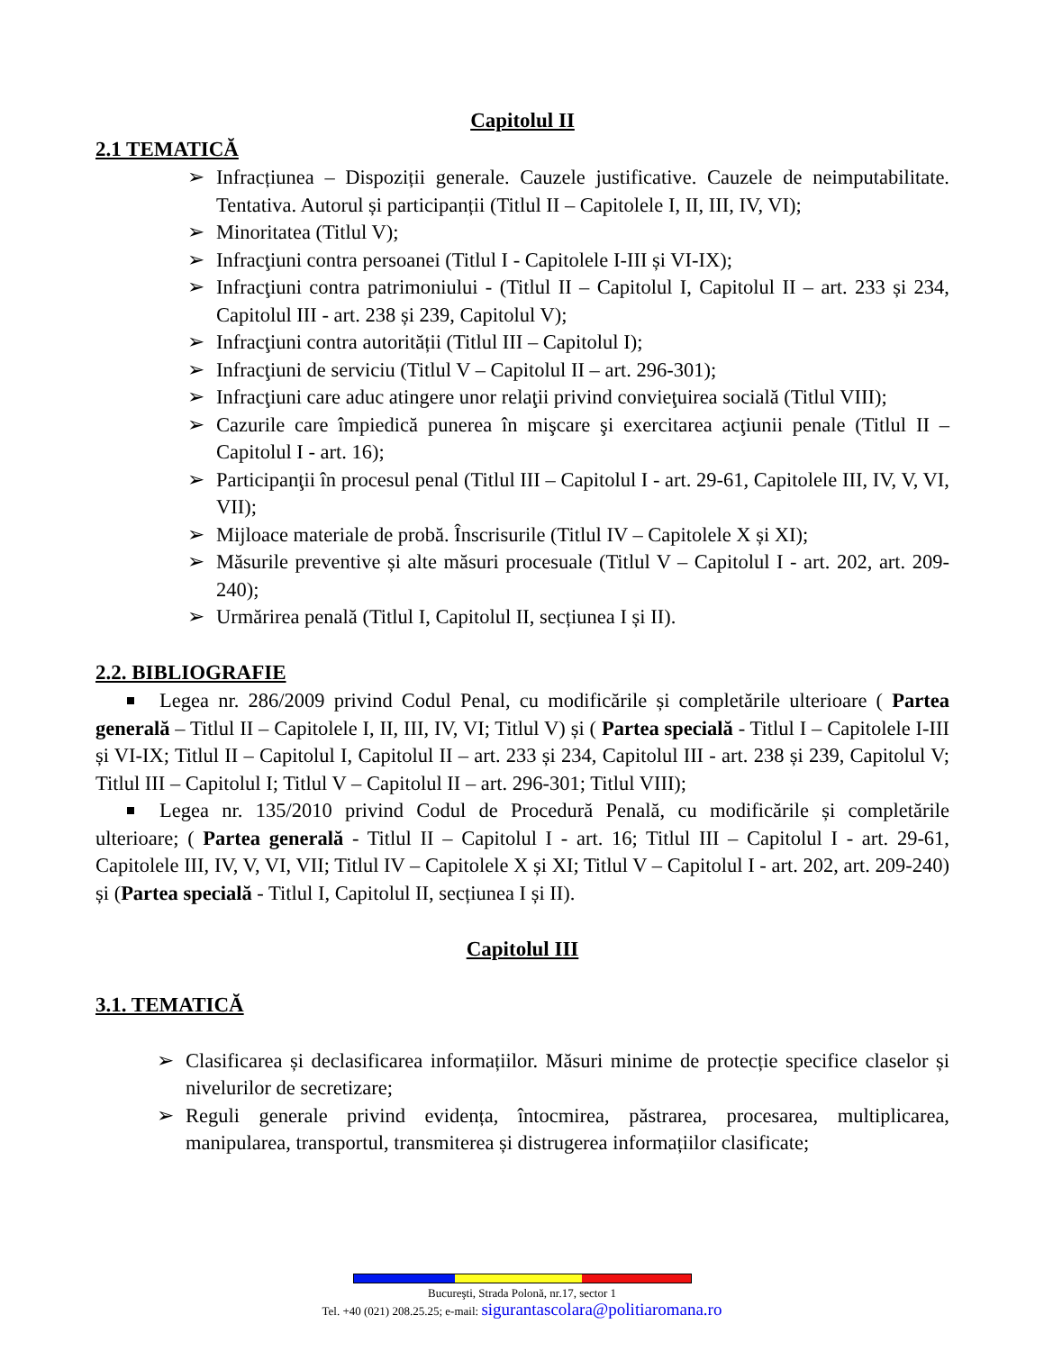Capitolul II
2.1 TEMATICĂ
➢ Infracțiunea – Dispoziții generale. Cauzele justificative. Cauzele de neimputabilitate. Tentativa. Autorul și participanții (Titlul II – Capitolele I, II, III, IV, VI);
➢ Minoritatea (Titlul V);
➢ Infracţiuni contra persoanei (Titlul I - Capitolele I-III și VI-IX);
➢ Infracţiuni contra patrimoniului - (Titlul II – Capitolul I, Capitolul II – art. 233 și 234, Capitolul III - art. 238 și 239, Capitolul V);
➢ Infracţiuni contra autorității (Titlul III – Capitolul I);
➢ Infracţiuni de serviciu (Titlul V – Capitolul II – art. 296-301);
➢ Infracţiuni care aduc atingere unor relaţii privind convieţuirea socială (Titlul VIII);
➢ Cazurile care împiedică punerea în mişcare şi exercitarea acţiunii penale (Titlul II – Capitolul I - art. 16);
➢ Participanţii în procesul penal (Titlul III – Capitolul I - art. 29-61, Capitolele III, IV, V, VI, VII);
➢ Mijloace materiale de probă. Înscrisurile (Titlul IV – Capitolele X și XI);
➢ Măsurile preventive și alte măsuri procesuale (Titlul V – Capitolul I - art. 202, art. 209-240);
➢ Urmărirea penală (Titlul I, Capitolul II, secțiunea I și II).
2.2. BIBLIOGRAFIE
Legea nr. 286/2009 privind Codul Penal, cu modificările și completările ulterioare ( Partea generală – Titlul II – Capitolele I, II, III, IV, VI; Titlul V) și ( Partea specială - Titlul I – Capitolele I-III și VI-IX; Titlul II – Capitolul I, Capitolul II – art. 233 și 234, Capitolul III - art. 238 și 239, Capitolul V; Titlul III – Capitolul I; Titlul V – Capitolul II – art. 296-301; Titlul VIII);
Legea nr. 135/2010 privind Codul de Procedură Penală, cu modificările și completările ulterioare; ( Partea generală - Titlul II – Capitolul I - art. 16; Titlul III – Capitolul I - art. 29-61, Capitolele III, IV, V, VI, VII; Titlul IV – Capitolele X și XI; Titlul V – Capitolul I - art. 202, art. 209-240) și (Partea specială - Titlul I, Capitolul II, secțiunea I și II).
Capitolul III
3.1. TEMATICĂ
➢ Clasificarea și declasificarea informațiilor. Măsuri minime de protecție specifice claselor și nivelurilor de secretizare;
➢ Reguli generale privind evidența, întocmirea, păstrarea, procesarea, multiplicarea, manipularea, transportul, transmiterea și distrugerea informațiilor clasificate;
Bucureşti, Strada Polonă, nr.17, sector 1
Tel. +40 (021) 208.25.25; e-mail: sigurantascolara@politiaromana.ro